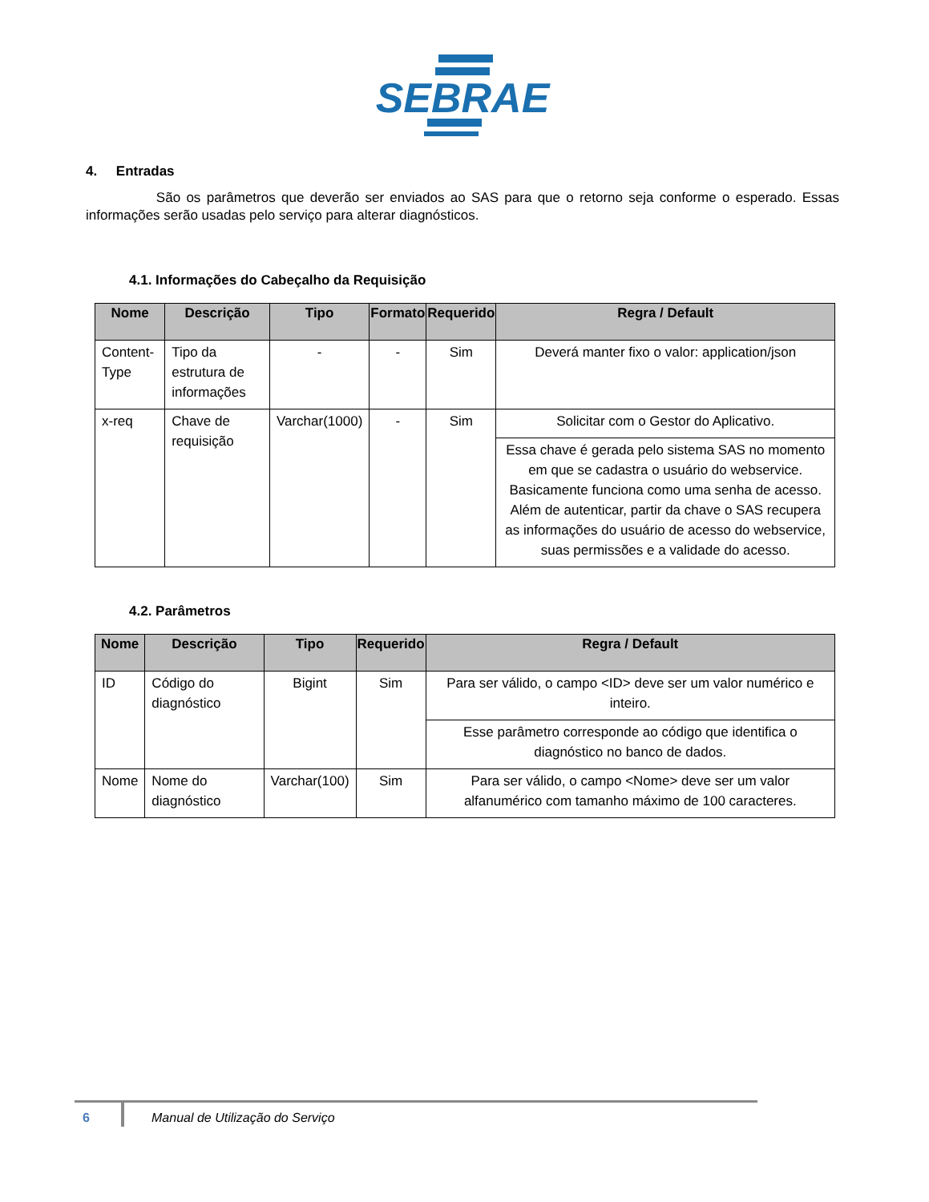SEBRAE
4. Entradas
São os parâmetros que deverão ser enviados ao SAS para que o retorno seja conforme o esperado. Essas informações serão usadas pelo serviço para alterar diagnósticos.
4.1. Informações do Cabeçalho da Requisição
| Nome | Descrição | Tipo | Formato | Requerido | Regra / Default |
| --- | --- | --- | --- | --- | --- |
| Content-Type | Tipo da estrutura de informações | - | - | Sim | Deverá manter fixo o valor: application/json |
| x-req | Chave de requisição | Varchar(1000) | - | Sim | Solicitar com o Gestor do Aplicativo. |
| | | | | | Essa chave é gerada pelo sistema SAS no momento em que se cadastra o usuário do webservice. Basicamente funciona como uma senha de acesso. Além de autenticar, partir da chave o SAS recupera as informações do usuário de acesso do webservice, suas permissões e a validade do acesso. |
4.2. Parâmetros
| Nome | Descrição | Tipo | Requerido | Regra / Default |
| --- | --- | --- | --- | --- |
| ID | Código do diagnóstico | Bigint | Sim | Para ser válido, o campo <ID> deve ser um valor numérico e inteiro. |
| | | | | Esse parâmetro corresponde ao código que identifica o diagnóstico no banco de dados. |
| Nome | Nome do diagnóstico | Varchar(100) | Sim | Para ser válido, o campo <Nome> deve ser um valor alfanumérico com tamanho máximo de 100 caracteres. |
6 Manual de Utilização do Serviço